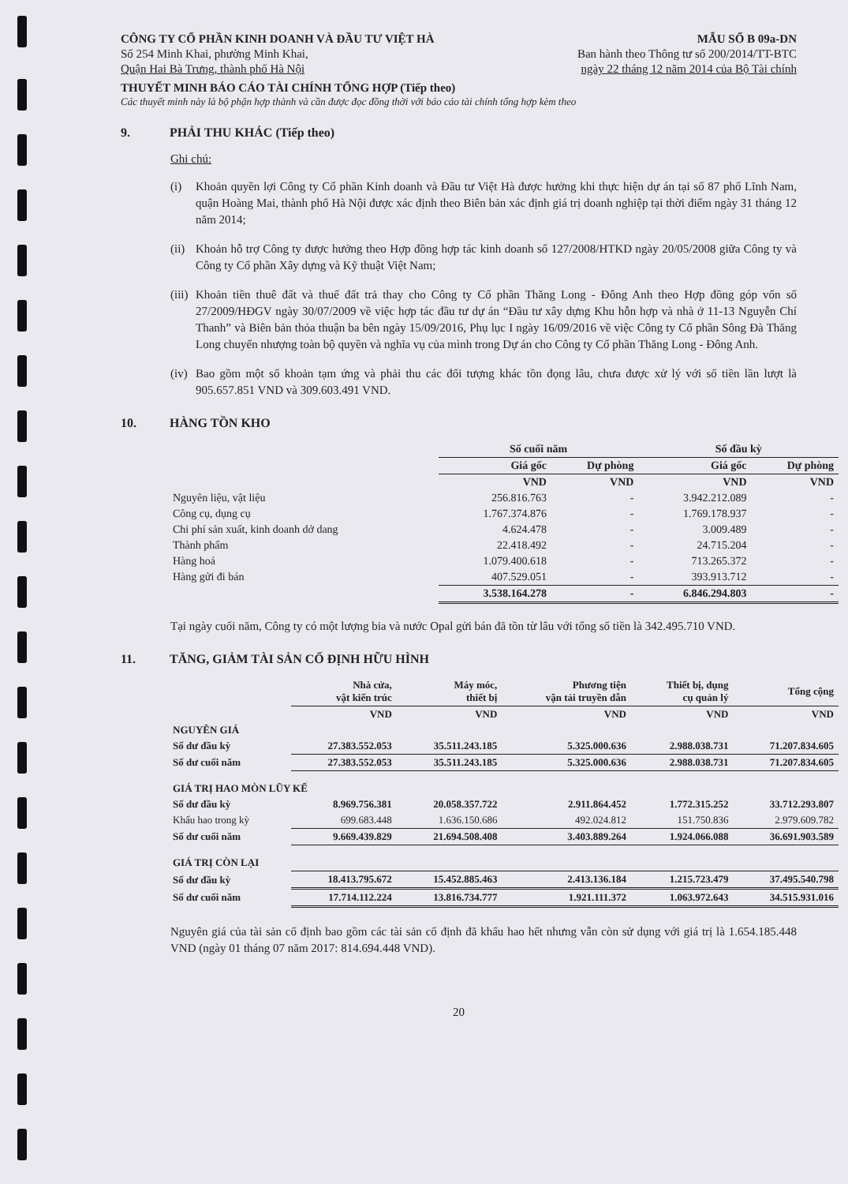CÔNG TY CỔ PHẦN KINH DOANH VÀ ĐẦU TƯ VIỆT HÀ
Số 254 Minh Khai, phường Minh Khai,
Quận Hai Bà Trưng, thành phố Hà Nội
MẪU SỐ B 09a-DN
Ban hành theo Thông tư số 200/2014/TT-BTC
ngày 22 tháng 12 năm 2014 của Bộ Tài chính
THUYẾT MINH BÁO CÁO TÀI CHÍNH TỔNG HỢP (Tiếp theo)
Các thuyết minh này là bộ phận hợp thành và cần được đọc đồng thời với báo cáo tài chính tổng hợp kèm theo
9. PHẢI THU KHÁC (Tiếp theo)
Ghi chú:
(i) Khoản quyền lợi Công ty Cổ phần Kinh doanh và Đầu tư Việt Hà được hưởng khi thực hiện dự án tại số 87 phố Lĩnh Nam, quận Hoàng Mai, thành phố Hà Nội được xác định theo Biên bản xác định giá trị doanh nghiệp tại thời điểm ngày 31 tháng 12 năm 2014;
(ii)
Khoản hỗ trợ Công ty được hưởng theo Hợp đồng hợp tác kinh doanh số 127/2008/HTKD ngày 20/05/2008 giữa Công ty và Công ty Cổ phần Xây dựng và Kỹ thuật Việt Nam;
(iii)
Khoản tiền thuê đất và thuế đất trả thay cho Công ty Cổ phần Thăng Long - Đông Anh theo Hợp đồng góp vốn số 27/2009/HĐGV ngày 30/07/2009 về việc hợp tác đầu tư dự án “Đầu tư xây dựng Khu hỗn hợp và nhà ở 11-13 Nguyễn Chí Thanh” và Biên bản thỏa thuận ba bên ngày 15/09/2016, Phụ lục I ngày 16/09/2016 về việc Công ty Cổ phần Sông Đà Thăng Long chuyển nhượng toàn bộ quyền và nghĩa vụ của mình trong Dự án cho Công ty Cổ phần Thăng Long - Đông Anh.
(iv)
Bao gồm một số khoản tạm ứng và phải thu các đối tượng khác tồn đọng lâu, chưa được xử lý với số tiền lần lượt là 905.657.851 VND và 309.603.491 VND.
10. HÀNG TỒN KHO
| | Số cuối năm | | Số đầu kỳ | |
| --- | --- | --- | --- | --- |
| | Giá gốc | Dự phòng | Giá gốc | Dự phòng |
| | VND | VND | VND | VND |
| Nguyên liệu, vật liệu | 256.816.763 | - | 3.942.212.089 | - |
| Công cụ, dụng cụ | 1.767.374.876 | - | 1.769.178.937 | - |
| Chi phí sản xuất, kinh doanh dở dang | 4.624.478 | - | 3.009.489 | - |
| Thành phẩm | 22.418.492 | - | 24.715.204 | - |
| Hàng hoá | 1.079.400.618 | - | 713.265.372 | - |
| Hàng gửi đi bán | 407.529.051 | - | 393.913.712 | - |
| | 3.538.164.278 | - | 6.846.294.803 | - |
Tại ngày cuối năm, Công ty có một lượng bia và nước Opal gửi bán đã tồn từ lâu với tổng số tiền là 342.495.710 VND.
11. TĂNG, GIẢM TÀI SẢN CỐ ĐỊNH HỮU HÌNH
| | Nhà cửa, vật kiến trúc | Máy móc, thiết bị | Phương tiện vận tải truyền dẫn | Thiết bị, dụng cụ quản lý | Tổng cộng |
| --- | --- | --- | --- | --- | --- |
| | VND | VND | VND | VND | VND |
| NGUYÊN GIÁ | | | | | |
| Số dư đầu kỳ | 27.383.552.053 | 35.511.243.185 | 5.325.000.636 | 2.988.038.731 | 71.207.834.605 |
| Số dư cuối năm | 27.383.552.053 | 35.511.243.185 | 5.325.000.636 | 2.988.038.731 | 71.207.834.605 |
| GIÁ TRỊ HAO MÒN LŨY KẾ | | | | | |
| Số dư đầu kỳ | 8.969.756.381 | 20.058.357.722 | 2.911.864.452 | 1.772.315.252 | 33.712.293.807 |
| Khấu hao trong kỳ | 699.683.448 | 1.636.150.686 | 492.024.812 | 151.750.836 | 2.979.609.782 |
| Số dư cuối năm | 9.669.439.829 | 21.694.508.408 | 3.403.889.264 | 1.924.066.088 | 36.691.903.589 |
| GIÁ TRỊ CÒN LẠI | | | | | |
| Số dư đầu kỳ | 18.413.795.672 | 15.452.885.463 | 2.413.136.184 | 1.215.723.479 | 37.495.540.798 |
| Số dư cuối năm | 17.714.112.224 | 13.816.734.777 | 1.921.111.372 | 1.063.972.643 | 34.515.931.016 |
Nguyên giá của tài sản cố định bao gồm các tài sản cố định đã khấu hao hết nhưng vẫn còn sử dụng với giá trị là 1.654.185.448 VND (ngày 01 tháng 07 năm 2017: 814.694.448 VND).
20